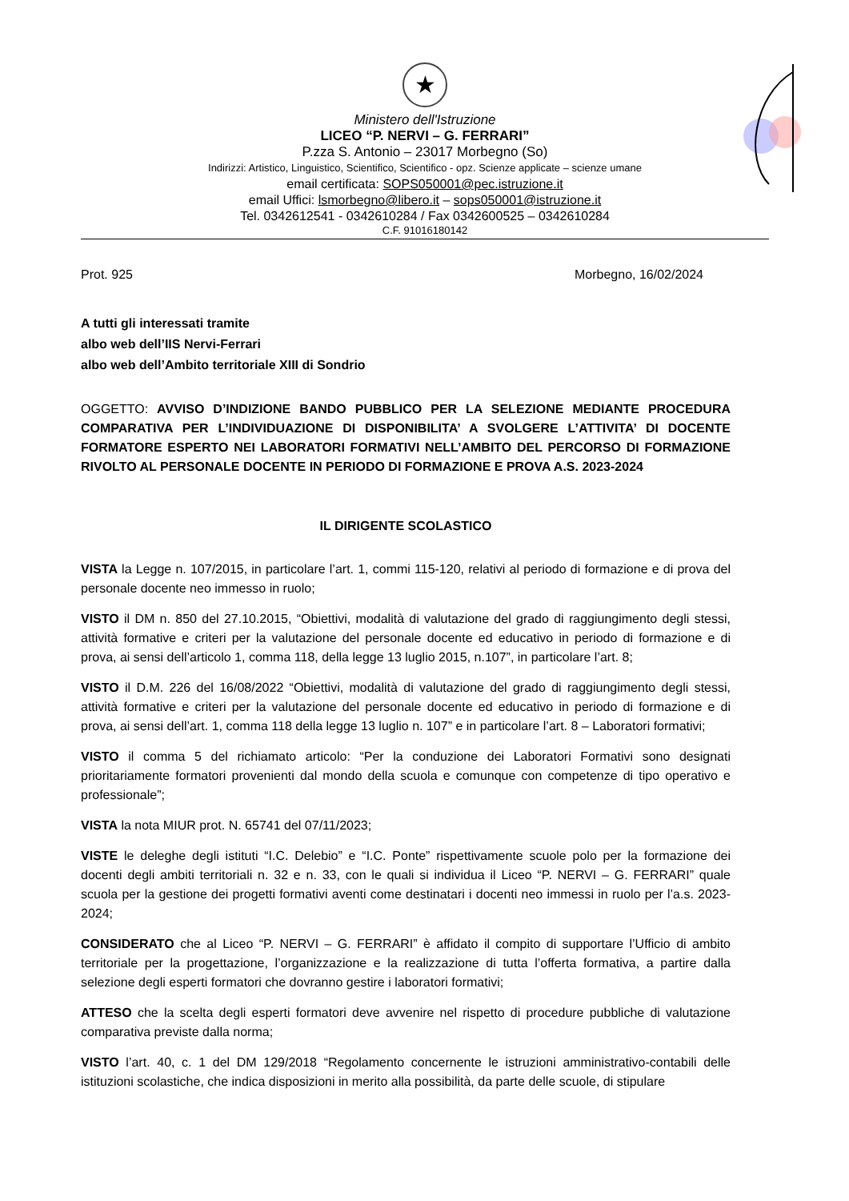★
Ministero dell'Istruzione
LICEO “P. NERVI – G. FERRARI”
P.zza S. Antonio – 23017 Morbegno (So)
Indirizzi: Artistico, Linguistico, Scientifico, Scientifico - opz. Scienze applicate – scienze umane
email certificata: SOPS050001@pec.istruzione.it
email Uffici: lsmorbegno@libero.it – sops050001@istruzione.it
Tel. 0342612541 - 0342610284 / Fax 0342600525 – 0342610284
C.F. 91016180142
Prot. 925 Morbegno, 16/02/2024
A tutti gli interessati tramite
albo web dell’IIS Nervi-Ferrari
albo web dell’Ambito territoriale XIII di Sondrio
OGGETTO: AVVISO D’INDIZIONE BANDO PUBBLICO PER LA SELEZIONE MEDIANTE PROCEDURA COMPARATIVA PER L’INDIVIDUAZIONE DI DISPONIBILITA’ A SVOLGERE L’ATTIVITA’ DI DOCENTE FORMATORE ESPERTO NEI LABORATORI FORMATIVI NELL’AMBITO DEL PERCORSO DI FORMAZIONE RIVOLTO AL PERSONALE DOCENTE IN PERIODO DI FORMAZIONE E PROVA A.S. 2023-2024
IL DIRIGENTE SCOLASTICO
VISTA la Legge n. 107/2015, in particolare l’art. 1, commi 115-120, relativi al periodo di formazione e di prova del personale docente neo immesso in ruolo;
VISTO il DM n. 850 del 27.10.2015, “Obiettivi, modalità di valutazione del grado di raggiungimento degli stessi, attività formative e criteri per la valutazione del personale docente ed educativo in periodo di formazione e di prova, ai sensi dell’articolo 1, comma 118, della legge 13 luglio 2015, n.107”, in particolare l’art. 8;
VISTO il D.M. 226 del 16/08/2022 “Obiettivi, modalità di valutazione del grado di raggiungimento degli stessi, attività formative e criteri per la valutazione del personale docente ed educativo in periodo di formazione e di prova, ai sensi dell’art. 1, comma 118 della legge 13 luglio n. 107” e in particolare l’art. 8 – Laboratori formativi;
VISTO il comma 5 del richiamato articolo: “Per la conduzione dei Laboratori Formativi sono designati prioritariamente formatori provenienti dal mondo della scuola e comunque con competenze di tipo operativo e professionale”;
VISTA la nota MIUR prot. N. 65741 del 07/11/2023;
VISTE le deleghe degli istituti “I.C. Delebio” e “I.C. Ponte” rispettivamente scuole polo per la formazione dei docenti degli ambiti territoriali n. 32 e n. 33, con le quali si individua il Liceo “P. NERVI – G. FERRARI” quale scuola per la gestione dei progetti formativi aventi come destinatari i docenti neo immessi in ruolo per l’a.s. 2023-2024;
CONSIDERATO che al Liceo “P. NERVI – G. FERRARI” è affidato il compito di supportare l’Ufficio di ambito territoriale per la progettazione, l’organizzazione e la realizzazione di tutta l’offerta formativa, a partire dalla selezione degli esperti formatori che dovranno gestire i laboratori formativi;
ATTESO che la scelta degli esperti formatori deve avvenire nel rispetto di procedure pubbliche di valutazione comparativa previste dalla norma;
VISTO l’art. 40, c. 1 del DM 129/2018 “Regolamento concernente le istruzioni amministrativo-contabili delle istituzioni scolastiche, che indica disposizioni in merito alla possibilità, da parte delle scuole, di stipulare